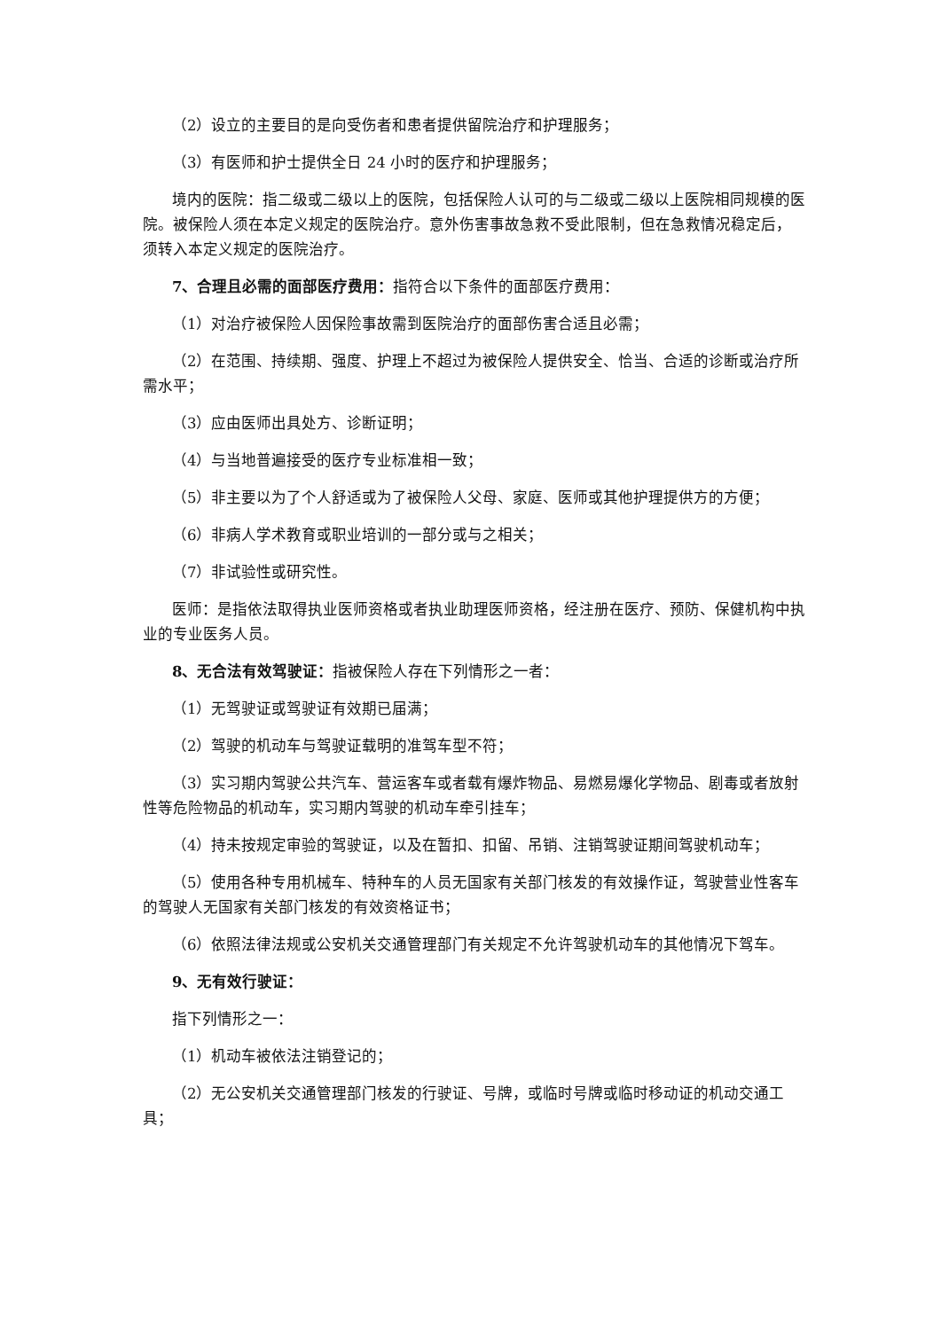（2）设立的主要目的是向受伤者和患者提供留院治疗和护理服务；
（3）有医师和护士提供全日 24 小时的医疗和护理服务；
境内的医院：指二级或二级以上的医院，包括保险人认可的与二级或二级以上医院相同规模的医院。被保险人须在本定义规定的医院治疗。意外伤害事故急救不受此限制，但在急救情况稳定后，须转入本定义规定的医院治疗。
7、合理且必需的面部医疗费用：指符合以下条件的面部医疗费用：
（1）对治疗被保险人因保险事故需到医院治疗的面部伤害合适且必需；
（2）在范围、持续期、强度、护理上不超过为被保险人提供安全、恰当、合适的诊断或治疗所需水平；
（3）应由医师出具处方、诊断证明；
（4）与当地普遍接受的医疗专业标准相一致；
（5）非主要以为了个人舒适或为了被保险人父母、家庭、医师或其他护理提供方的方便；
（6）非病人学术教育或职业培训的一部分或与之相关；
（7）非试验性或研究性。
医师：是指依法取得执业医师资格或者执业助理医师资格，经注册在医疗、预防、保健机构中执业的专业医务人员。
8、无合法有效驾驶证：指被保险人存在下列情形之一者：
（1）无驾驶证或驾驶证有效期已届满；
（2）驾驶的机动车与驾驶证载明的准驾车型不符；
（3）实习期内驾驶公共汽车、营运客车或者载有爆炸物品、易燃易爆化学物品、剧毒或者放射性等危险物品的机动车，实习期内驾驶的机动车牵引挂车；
（4）持未按规定审验的驾驶证，以及在暂扣、扣留、吊销、注销驾驶证期间驾驶机动车；
（5）使用各种专用机械车、特种车的人员无国家有关部门核发的有效操作证，驾驶营业性客车的驾驶人无国家有关部门核发的有效资格证书；
（6）依照法律法规或公安机关交通管理部门有关规定不允许驾驶机动车的其他情况下驾车。
9、无有效行驶证：
指下列情形之一：
（1）机动车被依法注销登记的；
（2）无公安机关交通管理部门核发的行驶证、号牌，或临时号牌或临时移动证的机动交通工具；